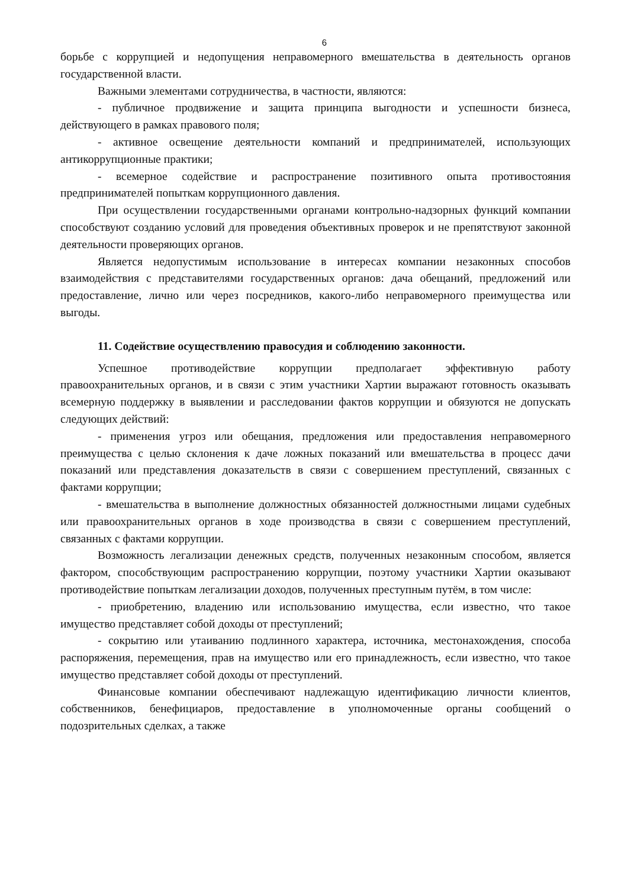6
борьбе с коррупцией и недопущения неправомерного вмешательства в деятельность органов государственной власти.
Важными элементами сотрудничества, в частности, являются:
- публичное продвижение и защита принципа выгодности и успешности бизнеса, действующего в рамках правового поля;
- активное освещение деятельности компаний и предпринимателей, использующих антикоррупционные практики;
- всемерное содействие и распространение позитивного опыта противостояния предпринимателей попыткам коррупционного давления.
При осуществлении государственными органами контрольно-надзорных функций компании способствуют созданию условий для проведения объективных проверок и не препятствуют законной деятельности проверяющих органов.
Является недопустимым использование в интересах компании незаконных способов взаимодействия с представителями государственных органов: дача обещаний, предложений или предоставление, лично или через посредников, какого-либо неправомерного преимущества или выгоды.
11. Содействие осуществлению правосудия и соблюдению законности.
Успешное противодействие коррупции предполагает эффективную работу правоохранительных органов, и в связи с этим участники Хартии выражают готовность оказывать всемерную поддержку в выявлении и расследовании фактов коррупции и обязуются не допускать следующих действий:
- применения угроз или обещания, предложения или предоставления неправомерного преимущества с целью склонения к даче ложных показаний или вмешательства в процесс дачи показаний или представления доказательств в связи с совершением преступлений, связанных с фактами коррупции;
- вмешательства в выполнение должностных обязанностей должностными лицами судебных или правоохранительных органов в ходе производства в связи с совершением преступлений, связанных с фактами коррупции.
Возможность легализации денежных средств, полученных незаконным способом, является фактором, способствующим распространению коррупции, поэтому участники Хартии оказывают противодействие попыткам легализации доходов, полученных преступным путём, в том числе:
- приобретению, владению или использованию имущества, если известно, что такое имущество представляет собой доходы от преступлений;
- сокрытию или утаиванию подлинного характера, источника, местонахождения, способа распоряжения, перемещения, прав на имущество или его принадлежность, если известно, что такое имущество представляет собой доходы от преступлений.
Финансовые компании обеспечивают надлежащую идентификацию личности клиентов, собственников, бенефициаров, предоставление в уполномоченные органы сообщений о подозрительных сделках, а также